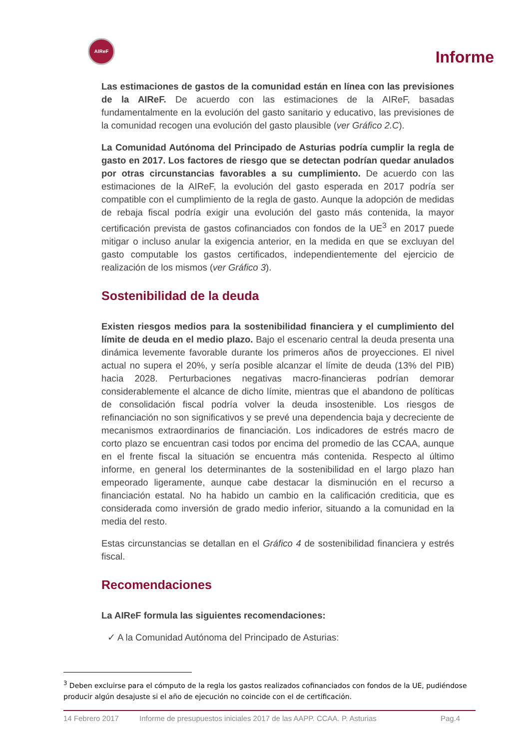AIReF
Informe
Las estimaciones de gastos de la comunidad están en línea con las previsiones de la AIReF. De acuerdo con las estimaciones de la AIReF, basadas fundamentalmente en la evolución del gasto sanitario y educativo, las previsiones de la comunidad recogen una evolución del gasto plausible (ver Gráfico 2.C).
La Comunidad Autónoma del Principado de Asturias podría cumplir la regla de gasto en 2017. Los factores de riesgo que se detectan podrían quedar anulados por otras circunstancias favorables a su cumplimiento. De acuerdo con las estimaciones de la AIReF, la evolución del gasto esperada en 2017 podría ser compatible con el cumplimiento de la regla de gasto. Aunque la adopción de medidas de rebaja fiscal podría exigir una evolución del gasto más contenida, la mayor certificación prevista de gastos cofinanciados con fondos de la UE<sup>3</sup> en 2017 puede mitigar o incluso anular la exigencia anterior, en la medida en que se excluyan del gasto computable los gastos certificados, independientemente del ejercicio de realización de los mismos (ver Gráfico 3).
Sostenibilidad de la deuda
Existen riesgos medios para la sostenibilidad financiera y el cumplimiento del límite de deuda en el medio plazo. Bajo el escenario central la deuda presenta una dinámica levemente favorable durante los primeros años de proyecciones. El nivel actual no supera el 20%, y sería posible alcanzar el límite de deuda (13% del PIB) hacia 2028. Perturbaciones negativas macro-financieras podrían demorar considerablemente el alcance de dicho límite, mientras que el abandono de políticas de consolidación fiscal podría volver la deuda insostenible. Los riesgos de refinanciación no son significativos y se prevé una dependencia baja y decreciente de mecanismos extraordinarios de financiación. Los indicadores de estrés macro de corto plazo se encuentran casi todos por encima del promedio de las CCAA, aunque en el frente fiscal la situación se encuentra más contenida. Respecto al último informe, en general los determinantes de la sostenibilidad en el largo plazo han empeorado ligeramente, aunque cabe destacar la disminución en el recurso a financiación estatal. No ha habido un cambio en la calificación crediticia, que es considerada como inversión de grado medio inferior, situando a la comunidad en la media del resto.
Estas circunstancias se detallan en el Gráfico 4 de sostenibilidad financiera y estrés fiscal.
Recomendaciones
La AIReF formula las siguientes recomendaciones:
✓ A la Comunidad Autónoma del Principado de Asturias:
<sup>3</sup> Deben excluirse para el cómputo de la regla los gastos realizados cofinanciados con fondos de la UE, pudiéndose producir algún desajuste si el año de ejecución no coincide con el de certificación.
14 Febrero 2017 Informe de presupuestos iniciales 2017 de las AAPP. CCAA. P. Asturias Pag.4